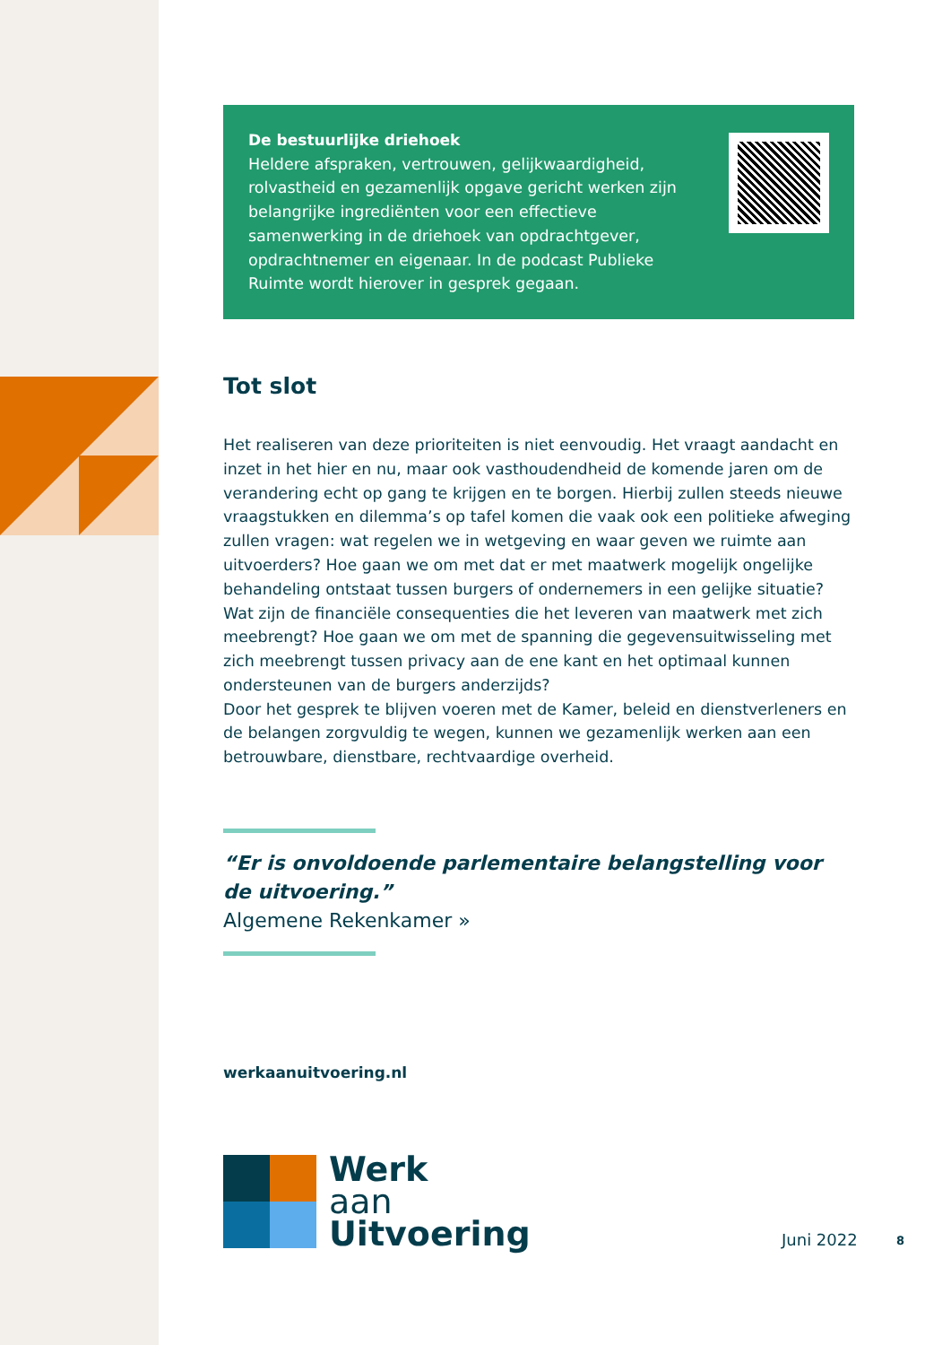De bestuurlijke driehoek
Heldere afspraken, vertrouwen, gelijkwaardigheid, rolvastheid en gezamenlijk opgave gericht werken zijn belangrijke ingrediënten voor een effectieve samenwerking in de driehoek van opdrachtgever, opdrachtnemer en eigenaar. In de podcast Publieke Ruimte wordt hierover in gesprek gegaan.
Tot slot
Het realiseren van deze prioriteiten is niet eenvoudig. Het vraagt aandacht en inzet in het hier en nu, maar ook vasthoudendheid de komende jaren om de verandering echt op gang te krijgen en te borgen. Hierbij zullen steeds nieuwe vraagstukken en dilemma’s op tafel komen die vaak ook een politieke afweging zullen vragen: wat regelen we in wetgeving en waar geven we ruimte aan uitvoerders? Hoe gaan we om met dat er met maatwerk mogelijk ongelijke behandeling ontstaat tussen burgers of ondernemers in een gelijke situatie? Wat zijn de financiële consequenties die het leveren van maatwerk met zich meebrengt? Hoe gaan we om met de spanning die gegevensuitwisseling met zich meebrengt tussen privacy aan de ene kant en het optimaal kunnen ondersteunen van de burgers anderzijds?
Door het gesprek te blijven voeren met de Kamer, beleid en dienstverleners en de belangen zorgvuldig te wegen, kunnen we gezamenlijk werken aan een betrouwbare, dienstbare, rechtvaardige overheid.
“Er is onvoldoende parlementaire belangstelling voor de uitvoering.”
Algemene Rekenkamer »
werkaanuitvoering.nl
Werk
aan
Uitvoering
Juni 2022 8